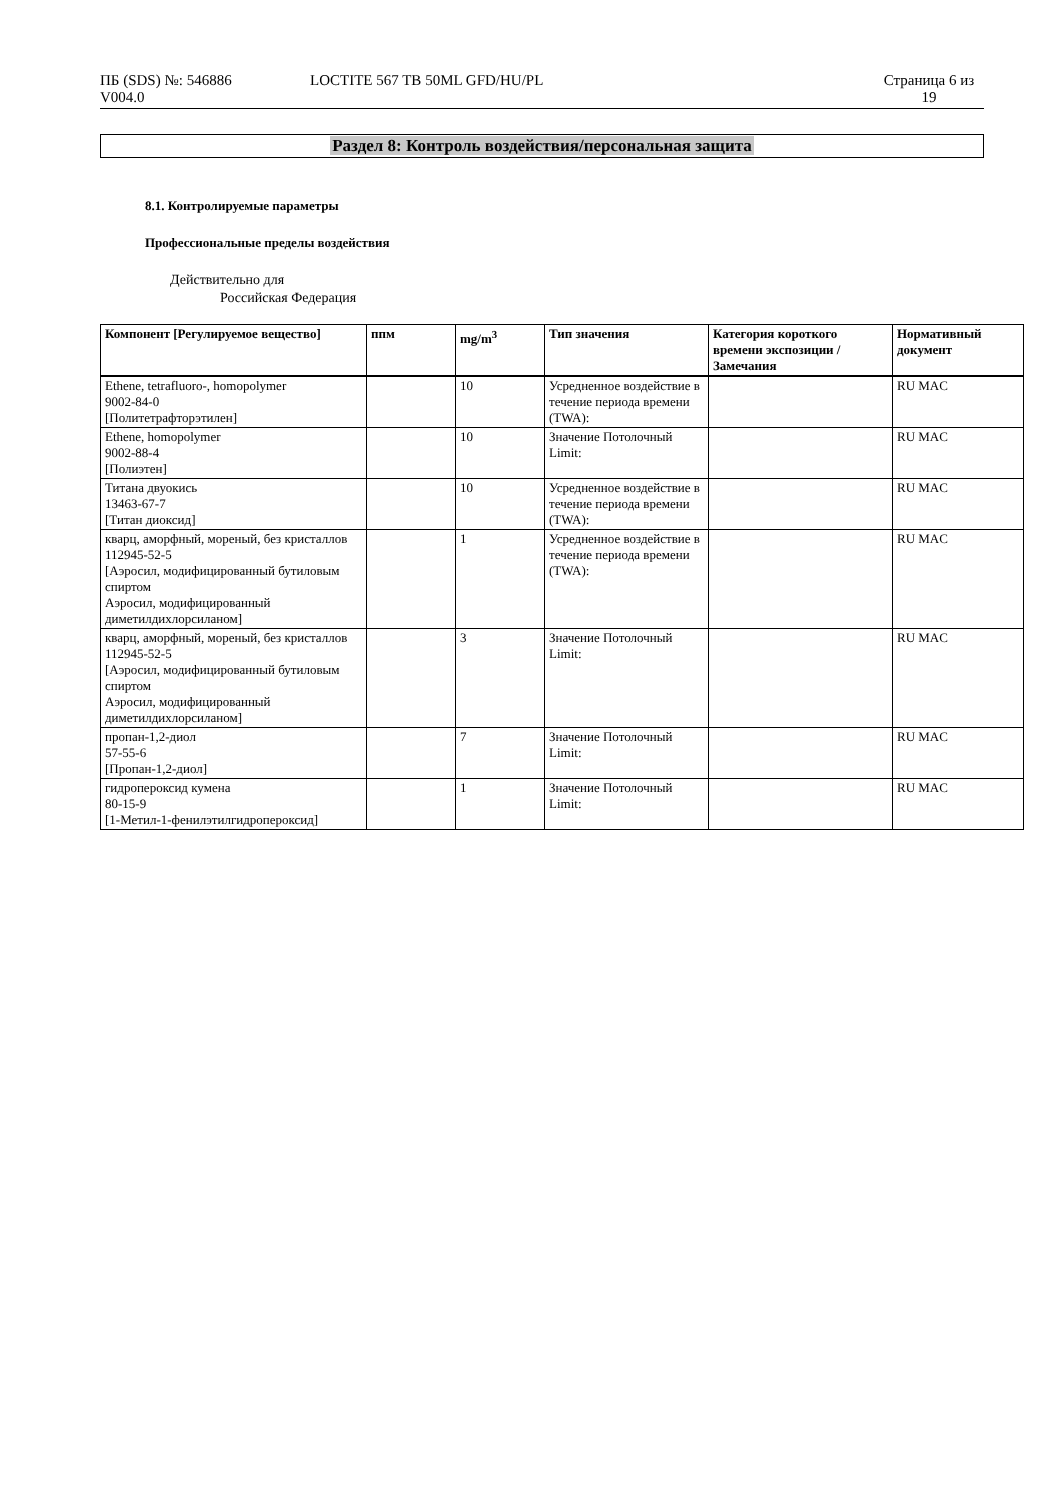ПБ (SDS) №: 546886
V004.0
LOCTITE 567 TB 50ML GFD/HU/PL Страница 6 из
19
Раздел 8: Контроль воздействия/персональная защита
8.1. Контролируемые параметры
Профессиональные пределы воздействия
Действительно для
Российская Федерация
| Компонент [Регулируемое вещество] | ппм | mg/m<sup>3</sup> | Тип значения | Категория короткого времени экспозиции / Замечания | Нормативный документ |
| --- | --- | --- | --- | --- | --- |
| Ethene, tetrafluoro-, homopolymer 9002-84-0 [Политетрафторэтилен] | | 10 | Усредненное воздействие в течение периода времени (TWA): | | RU MAC |
| Ethene, homopolymer 9002-88-4 [Полиэтен] | | 10 | Значение Потолочный Limit: | | RU MAC |
| Титана двуокись 13463-67-7 [Титан диоксид] | | 10 | Усредненное воздействие в течение периода времени (TWA): | | RU MAC |
| кварц, аморфный, мореный, без кристаллов 112945-52-5 [Аэросил, модифицированный бутиловым спиртом Аэросил, модифицированный диметилдихлорсиланом] | | 1 | Усредненное воздействие в течение периода времени (TWA): | | RU MAC |
| кварц, аморфный, мореный, без кристаллов 112945-52-5 [Аэросил, модифицированный бутиловым спиртом Аэросил, модифицированный диметилдихлорсиланом] | | 3 | Значение Потолочный Limit: | | RU MAC |
| пропан-1,2-диол 57-55-6 [Пропан-1,2-диол] | | 7 | Значение Потолочный Limit: | | RU MAC |
| гидропероксид кумена 80-15-9 [1-Метил-1-фенилэтилгидропероксид] | | 1 | Значение Потолочный Limit: | | RU MAC |